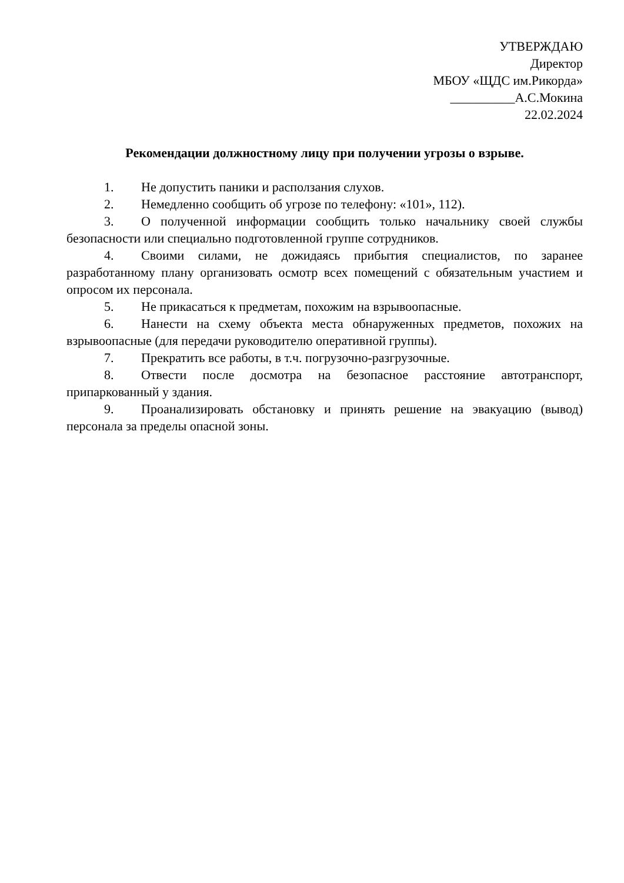УТВЕРЖДАЮ
Директор
МБОУ «ЩДС им.Рикорда»
__________А.С.Мокина
22.02.2024
Рекомендации должностному лицу при получении угрозы о взрыве.
1. Не допустить паники и расползания слухов.
2. Немедленно сообщить об угрозе по телефону: «101», 112).
3. О полученной информации сообщить только начальнику своей службы безопасности или специально подготовленной группе сотрудников.
4. Своими силами, не дожидаясь прибытия специалистов, по заранее разработанному плану организовать осмотр всех помещений с обязательным участием и опросом их персонала.
5. Не прикасаться к предметам, похожим на взрывоопасные.
6. Нанести на схему объекта места обнаруженных предметов, похожих на взрывоопасные (для передачи руководителю оперативной группы).
7. Прекратить все работы, в т.ч. погрузочно-разгрузочные.
8. Отвести после досмотра на безопасное расстояние автотранспорт, припаркованный у здания.
9. Проанализировать обстановку и принять решение на эвакуацию (вывод) персонала за пределы опасной зоны.